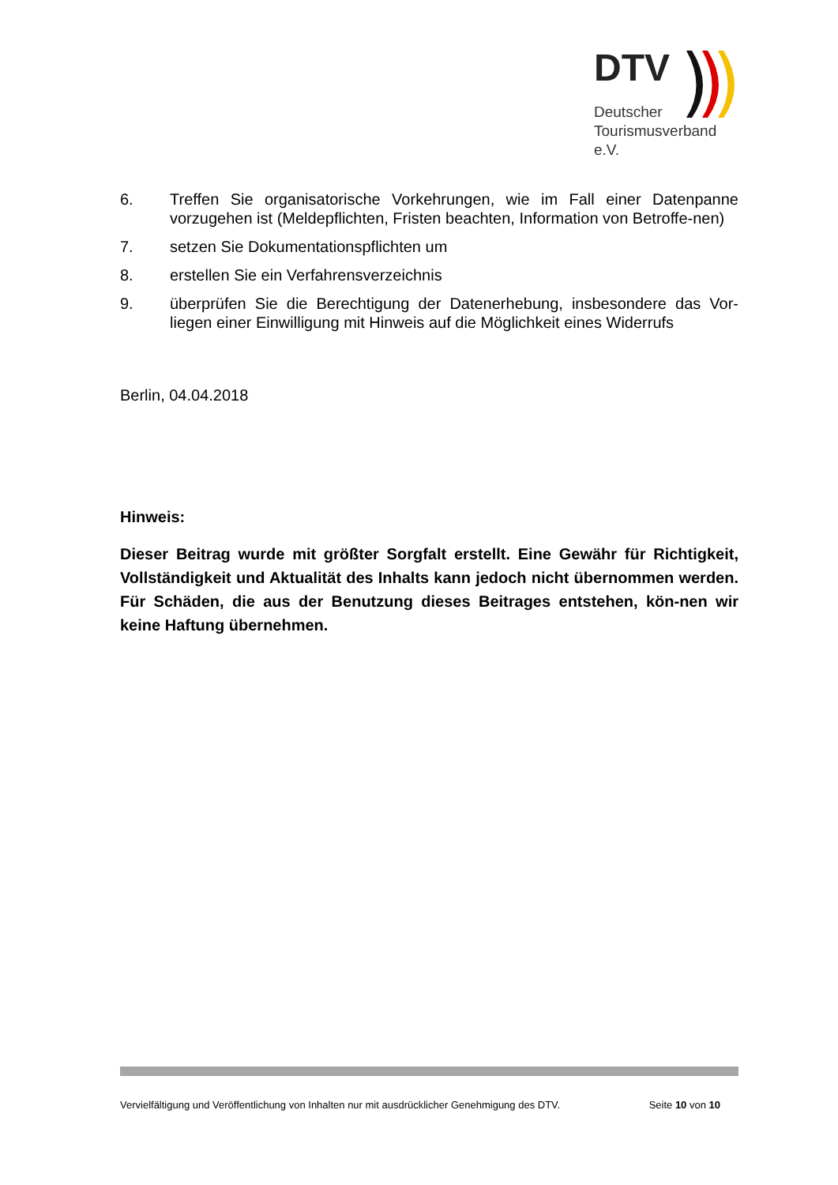DTV
Deutscher
Tourismusverband e.V.
6. Treffen Sie organisatorische Vorkehrungen, wie im Fall einer Datenpanne vorzugehen ist (Meldepflichten, Fristen beachten, Information von Betroffe-nen)
7. setzen Sie Dokumentationspflichten um
8. erstellen Sie ein Verfahrensverzeichnis
9. überprüfen Sie die Berechtigung der Datenerhebung, insbesondere das Vor-liegen einer Einwilligung mit Hinweis auf die Möglichkeit eines Widerrufs
Berlin, 04.04.2018
Hinweis:
Dieser Beitrag wurde mit größter Sorgfalt erstellt. Eine Gewähr für Richtigkeit, Vollständigkeit und Aktualität des Inhalts kann jedoch nicht übernommen werden. Für Schäden, die aus der Benutzung dieses Beitrages entstehen, kön-nen wir keine Haftung übernehmen.
Vervielfältigung und Veröffentlichung von Inhalten nur mit ausdrücklicher Genehmigung des DTV. Seite 10 von 10